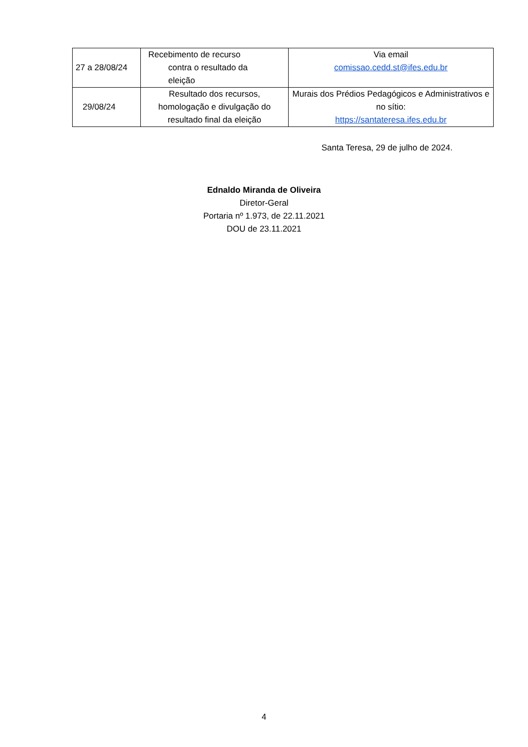| 27 a 28/08/24 | Recebimento de recurso contra o resultado da eleição | Via email comissao.cedd.st@ifes.edu.br |
| 29/08/24 | Resultado dos recursos, homologação e divulgação do resultado final da eleição | Murais dos Prédios Pedagógicos e Administrativos e no sítio: https://santateresa.ifes.edu.br |
Santa Teresa, 29 de julho de 2024.
Ednaldo Miranda de Oliveira
Diretor-Geral
Portaria nº 1.973, de 22.11.2021
DOU de 23.11.2021
4